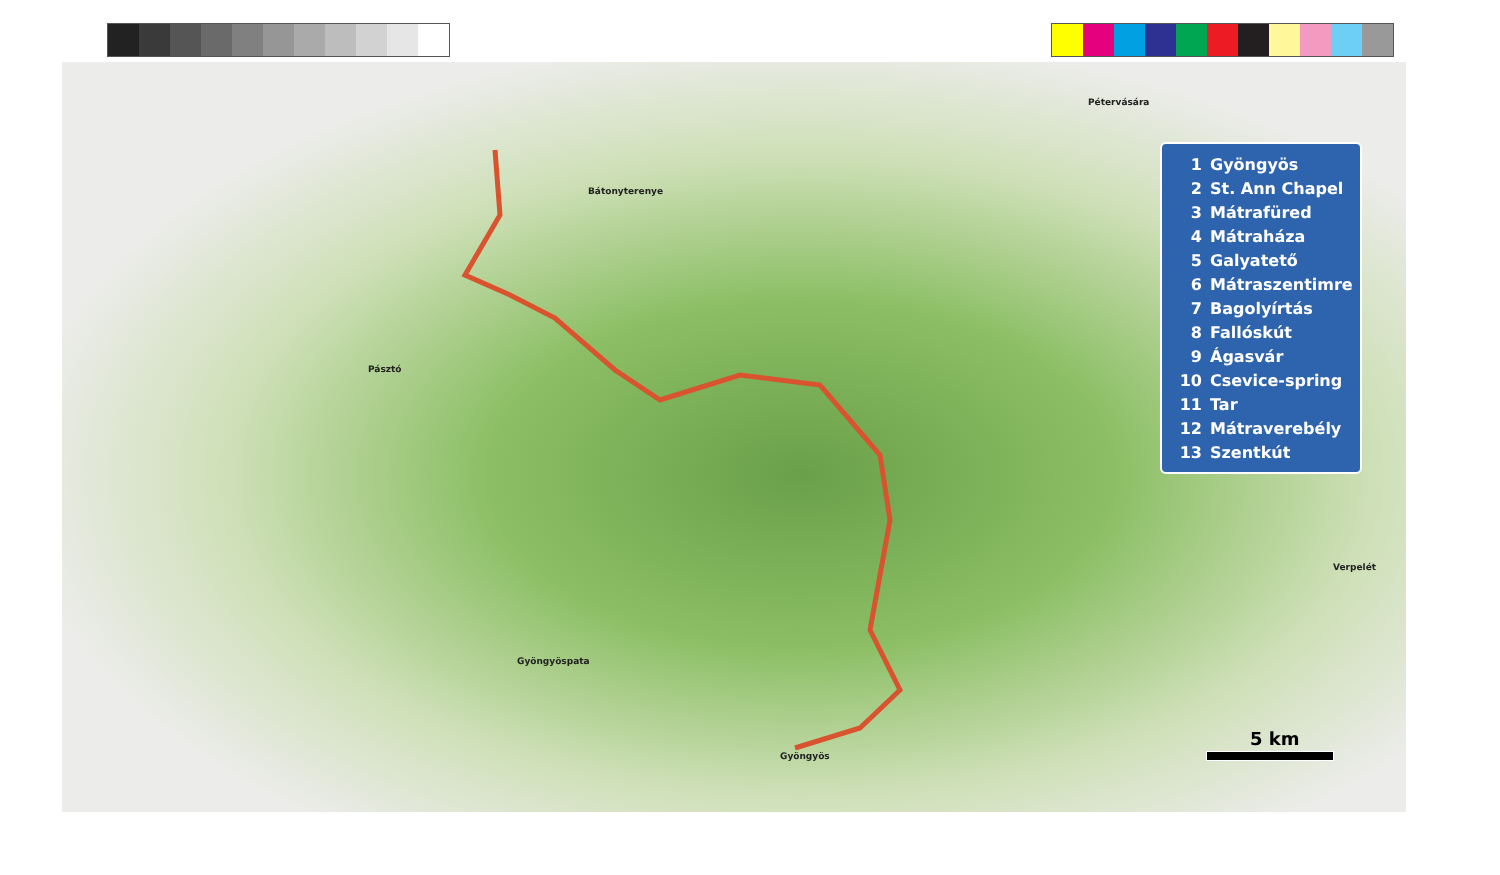Bátonyterenye
Pásztó
Pétervására
Gyöngyöspata
Gyöngyös
Verpelét
1 Gyöngyös
2 St. Ann Chapel
3 Mátrafüred
4 Mátraháza
5 Galyatető
6 Mátraszentimre
7 Bagolyírtás
8 Fallóskút
9 Ágasvár
10 Csevice-spring
11 Tar
12 Mátraverebély
13 Szentkút
5 km